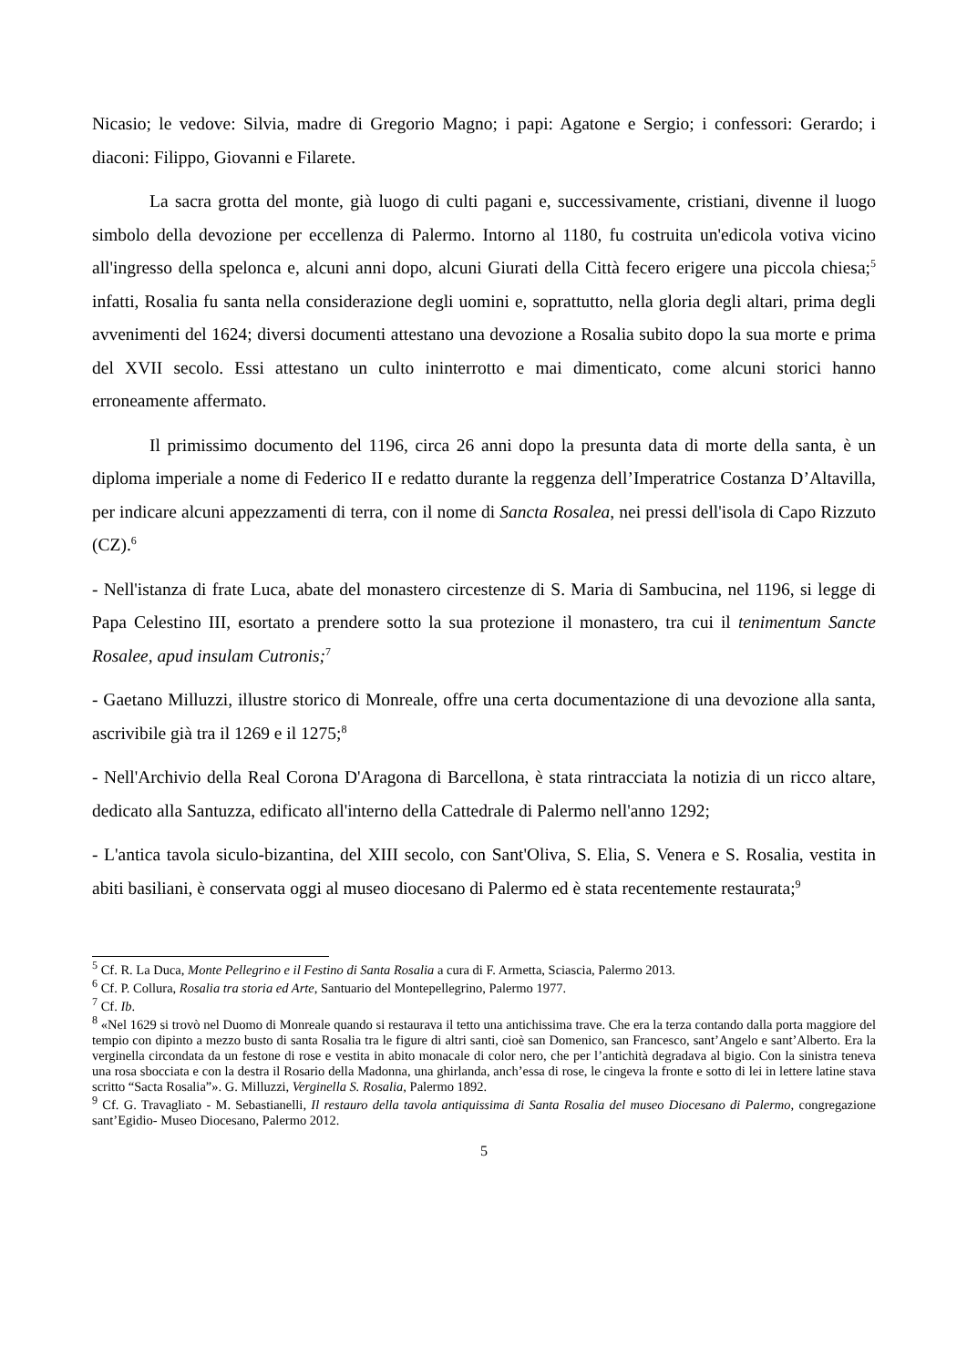Nicasio; le vedove: Silvia, madre di Gregorio Magno; i papi: Agatone e Sergio; i confessori: Gerardo; i diaconi: Filippo, Giovanni e Filarete.
La sacra grotta del monte, già luogo di culti pagani e, successivamente, cristiani, divenne il luogo simbolo della devozione per eccellenza di Palermo. Intorno al 1180, fu costruita un'edicola votiva vicino all'ingresso della spelonca e, alcuni anni dopo, alcuni Giurati della Città fecero erigere una piccola chiesa;<sup>5</sup> infatti, Rosalia fu santa nella considerazione degli uomini e, soprattutto, nella gloria degli altari, prima degli avvenimenti del 1624; diversi documenti attestano una devozione a Rosalia subito dopo la sua morte e prima del XVII secolo. Essi attestano un culto ininterrotto e mai dimenticato, come alcuni storici hanno erroneamente affermato.
Il primissimo documento del 1196, circa 26 anni dopo la presunta data di morte della santa, è un diploma imperiale a nome di Federico II e redatto durante la reggenza dell’Imperatrice Costanza D’Altavilla, per indicare alcuni appezzamenti di terra, con il nome di Sancta Rosalea, nei pressi dell'isola di Capo Rizzuto (CZ).<sup>6</sup>
- Nell'istanza di frate Luca, abate del monastero circestenze di S. Maria di Sambucina, nel 1196, si legge di Papa Celestino III, esortato a prendere sotto la sua protezione il monastero, tra cui il tenimentum Sancte Rosalee, apud insulam Cutronis;<sup>7</sup>
- Gaetano Milluzzi, illustre storico di Monreale, offre una certa documentazione di una devozione alla santa, ascrivibile già tra il 1269 e il 1275;<sup>8</sup>
- Nell'Archivio della Real Corona D'Aragona di Barcellona, è stata rintracciata la notizia di un ricco altare, dedicato alla Santuzza, edificato all'interno della Cattedrale di Palermo nell'anno 1292;
- L'antica tavola siculo-bizantina, del XIII secolo, con Sant'Oliva, S. Elia, S. Venera e S. Rosalia, vestita in abiti basiliani, è conservata oggi al museo diocesano di Palermo ed è stata recentemente restaurata;<sup>9</sup>
<sup>5</sup> Cf. R. La Duca, Monte Pellegrino e il Festino di Santa Rosalia a cura di F. Armetta, Sciascia, Palermo 2013.
<sup>6</sup> Cf. P. Collura, Rosalia tra storia ed Arte, Santuario del Montepellegrino, Palermo 1977.
<sup>7</sup> Cf. Ib.
<sup>8</sup> «Nel 1629 si trovò nel Duomo di Monreale quando si restaurava il tetto una antichissima trave. Che era la terza contando dalla porta maggiore del tempio con dipinto a mezzo busto di santa Rosalia tra le figure di altri santi, cioè san Domenico, san Francesco, sant’Angelo e sant’Alberto. Era la verginella circondata da un festone di rose e vestita in abito monacale di color nero, che per l’antichità degradava al bigio. Con la sinistra teneva una rosa sbocciata e con la destra il Rosario della Madonna, una ghirlanda, anch’essa di rose, le cingeva la fronte e sotto di lei in lettere latine stava scritto “Sacta Rosalia”». G. Milluzzi, Verginella S. Rosalia, Palermo 1892.
<sup>9</sup> Cf. G. Travagliato - M. Sebastianelli, Il restauro della tavola antiquissima di Santa Rosalia del museo Diocesano di Palermo, congregazione sant’Egidio- Museo Diocesano, Palermo 2012.
5